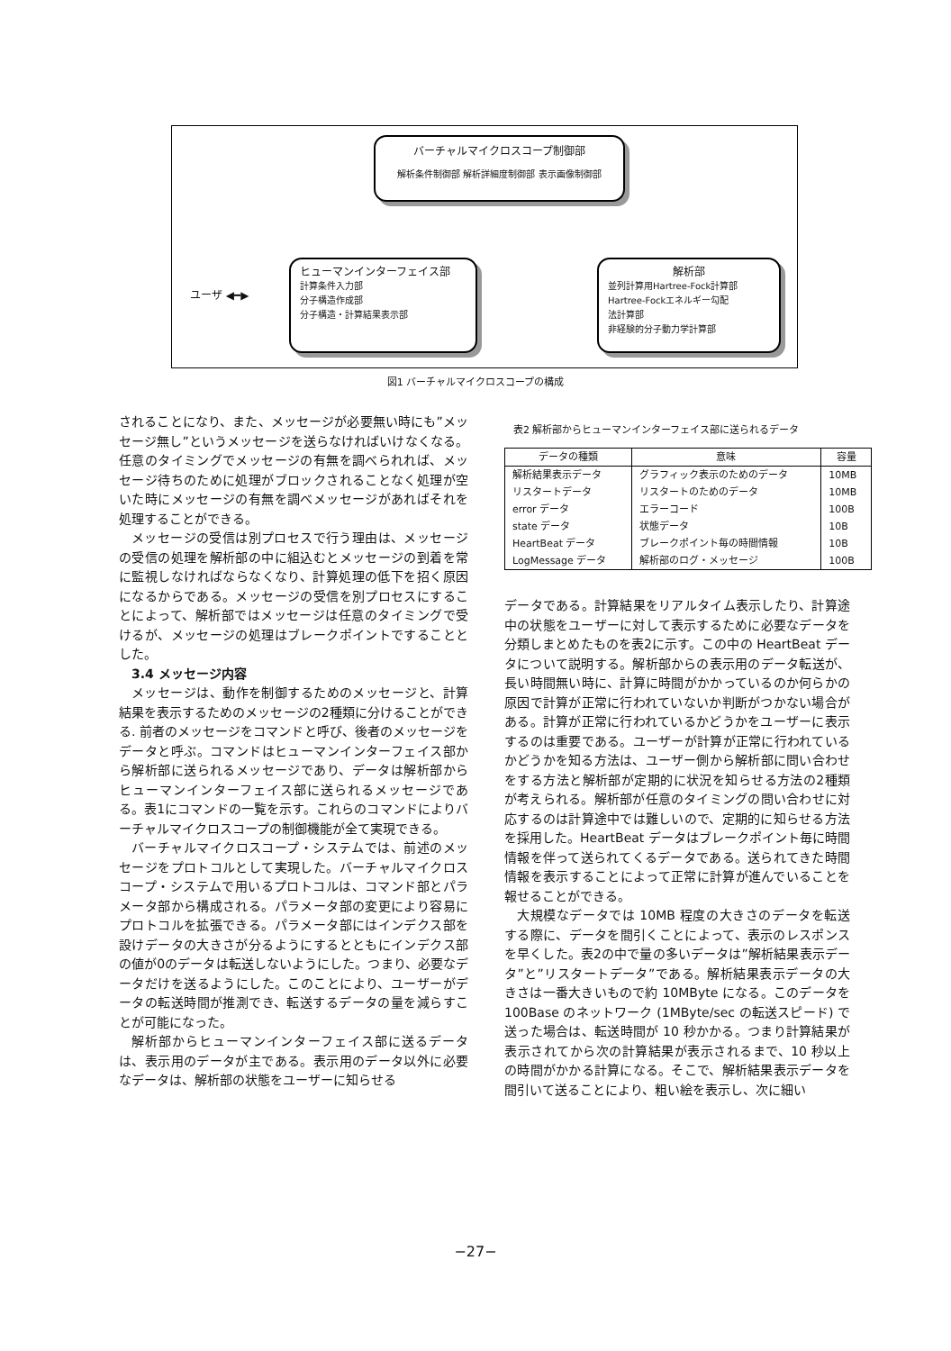バーチャルマイクロスコープ制御部
解析条件制御部 解析詳細度制御部 表示画像制御部
ユーザ ◀━▶
ヒューマンインターフェイス部
計算条件入力部
分子構造作成部
分子構造・計算結果表示部
解析部
並列計算用Hartree-Fock計算部
Hartree-Fockエネルギー勾配
法計算部
非経験的分子動力学計算部
図1 バーチャルマイクロスコープの構成
されることになり、また、メッセージが必要無い時にも”メッセージ無し”というメッセージを送らなければいけなくなる。任意のタイミングでメッセージの有無を調べられれば、メッセージ待ちのために処理がブロックされることなく処理が空いた時にメッセージの有無を調べメッセージがあればそれを処理することができる。
メッセージの受信は別プロセスで行う理由は、メッセージの受信の処理を解析部の中に組込むとメッセージの到着を常に監視しなければならなくなり、計算処理の低下を招く原因になるからである。メッセージの受信を別プロセスにすることによって、解析部ではメッセージは任意のタイミングで受けるが、メッセージの処理はブレークポイントですることとした。
3.4 メッセージ内容
メッセージは、動作を制御するためのメッセージと、計算結果を表示するためのメッセージの2種類に分けることができる. 前者のメッセージをコマンドと呼び、後者のメッセージをデータと呼ぶ。コマンドはヒューマンインターフェイス部から解析部に送られるメッセージであり、データは解析部からヒューマンインターフェイス部に送られるメッセージである。表1にコマンドの一覧を示す。これらのコマンドによりバーチャルマイクロスコープの制御機能が全て実現できる。
バーチャルマイクロスコープ・システムでは、前述のメッセージをプロトコルとして実現した。バーチャルマイクロスコープ・システムで用いるプロトコルは、コマンド部とパラメータ部から構成される。パラメータ部の変更により容易にプロトコルを拡張できる。パラメータ部にはインデクス部を設けデータの大きさが分るようにするとともにインデクス部の値が0のデータは転送しないようにした。つまり、必要なデータだけを送るようにした。このことにより、ユーザーがデータの転送時間が推測でき、転送するデータの量を減らすことが可能になった。
解析部からヒューマンインターフェイス部に送るデータは、表示用のデータが主である。表示用のデータ以外に必要なデータは、解析部の状態をユーザーに知らせる
表2 解析部からヒューマンインターフェイス部に送られるデータ
| データの種類 | 意味 | 容量 |
| --- | --- | --- |
| 解析結果表示データ | グラフィック表示のためのデータ | 10MB |
| リスタートデータ | リスタートのためのデータ | 10MB |
| error データ | エラーコード | 100B |
| state データ | 状態データ | 10B |
| HeartBeat データ | ブレークポイント毎の時間情報 | 10B |
| LogMessage データ | 解析部のログ・メッセージ | 100B |
データである。計算結果をリアルタイム表示したり、計算途中の状態をユーザーに対して表示するために必要なデータを分類しまとめたものを表2に示す。この中の HeartBeat データについて説明する。解析部からの表示用のデータ転送が、長い時間無い時に、計算に時間がかかっているのか何らかの原因で計算が正常に行われていないか判断がつかない場合がある。計算が正常に行われているかどうかをユーザーに表示するのは重要である。ユーザーが計算が正常に行われているかどうかを知る方法は、ユーザー側から解析部に問い合わせをする方法と解析部が定期的に状況を知らせる方法の2種類が考えられる。解析部が任意のタイミングの問い合わせに対応するのは計算途中では難しいので、定期的に知らせる方法を採用した。HeartBeat データはブレークポイント毎に時間情報を伴って送られてくるデータである。送られてきた時間情報を表示することによって正常に計算が進んでいることを報せることができる。
大規模なデータでは 10MB 程度の大きさのデータを転送する際に、データを間引くことによって、表示のレスポンスを早くした。表2の中で量の多いデータは”解析結果表示データ”と”リスタートデータ”である。解析結果表示データの大きさは一番大きいもので約 10MByte になる。このデータを 100Base のネットワーク (1MByte/sec の転送スピード) で送った場合は、転送時間が 10 秒かかる。つまり計算結果が表示されてから次の計算結果が表示されるまで、10 秒以上の時間がかかる計算になる。そこで、解析結果表示データを間引いて送ることにより、粗い絵を表示し、次に細い
−27−